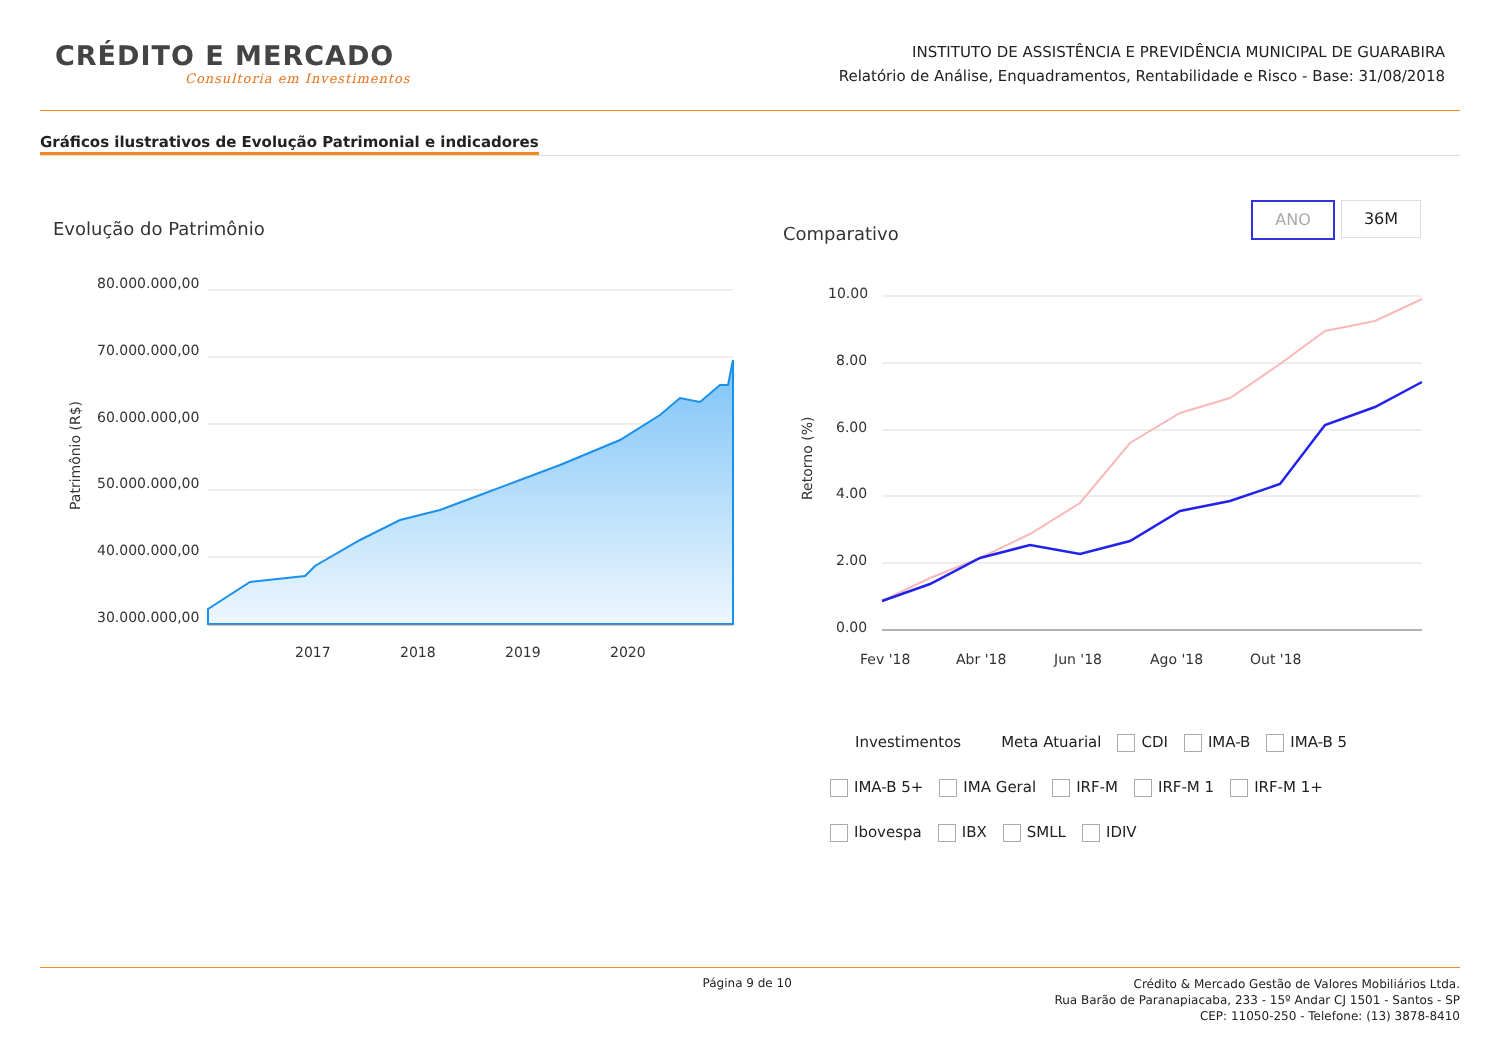CRÉDITO E MERCADO
Consultoria em Investimentos
INSTITUTO DE ASSISTÊNCIA E PREVIDÊNCIA MUNICIPAL DE GUARABIRA
Relatório de Análise, Enquadramentos, Rentabilidade e Risco - Base: 31/08/2018
Gráficos ilustrativos de Evolução Patrimonial e indicadores
Evolução do Patrimônio Comparativo
ANO 36M
80.000.000,00
70.000.000,00
60.000.000,00
50.000.000,00
40.000.000,00
30.000.000,00
2017
2018
2019
2020
Patrimônio (R$)
10.00
8.00
6.00
4.00
2.00
0.00
Fev '18
Abr '18
Jun '18
Ago '18
Out '18
Retorno (%)
Investimentos Meta Atuarial CDI IMA-B IMA-B 5
IMA-B 5+ IMA Geral IRF-M IRF-M 1 IRF-M 1+
Ibovespa IBX SMLL IDIV
Página 9 de 10
Crédito & Mercado Gestão de Valores Mobiliários Ltda.
Rua Barão de Paranapiacaba, 233 - 15º Andar CJ 1501 - Santos - SP
CEP: 11050-250 - Telefone: (13) 3878-8410